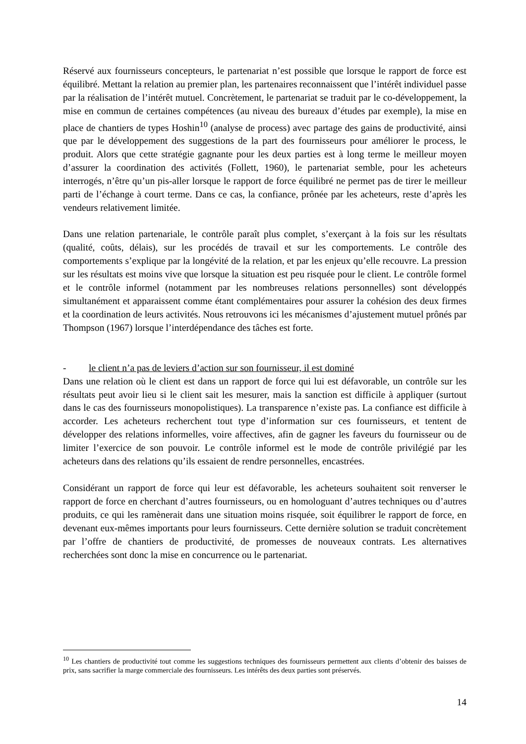Réservé aux fournisseurs concepteurs, le partenariat n’est possible que lorsque le rapport de force est équilibré. Mettant la relation au premier plan, les partenaires reconnaissent que l’intérêt individuel passe par la réalisation de l’intérêt mutuel. Concrètement, le partenariat se traduit par le co-développement, la mise en commun de certaines compétences (au niveau des bureaux d’études par exemple), la mise en place de chantiers de types Hoshin<sup>10</sup> (analyse de process) avec partage des gains de productivité, ainsi que par le développement des suggestions de la part des fournisseurs pour améliorer le process, le produit. Alors que cette stratégie gagnante pour les deux parties est à long terme le meilleur moyen d’assurer la coordination des activités (Follett, 1960), le partenariat semble, pour les acheteurs interrogés, n’être qu’un pis-aller lorsque le rapport de force équilibré ne permet pas de tirer le meilleur parti de l’échange à court terme. Dans ce cas, la confiance, prônée par les acheteurs, reste d’après les vendeurs relativement limitée.
Dans une relation partenariale, le contrôle paraît plus complet, s’exerçant à la fois sur les résultats (qualité, coûts, délais), sur les procédés de travail et sur les comportements. Le contrôle des comportements s’explique par la longévité de la relation, et par les enjeux qu’elle recouvre. La pression sur les résultats est moins vive que lorsque la situation est peu risquée pour le client. Le contrôle formel et le contrôle informel (notamment par les nombreuses relations personnelles) sont développés simultanément et apparaissent comme étant complémentaires pour assurer la cohésion des deux firmes et la coordination de leurs activités. Nous retrouvons ici les mécanismes d’ajustement mutuel prônés par Thompson (1967) lorsque l’interdépendance des tâches est forte.
- le client n’a pas de leviers d’action sur son fournisseur, il est dominé
Dans une relation où le client est dans un rapport de force qui lui est défavorable, un contrôle sur les résultats peut avoir lieu si le client sait les mesurer, mais la sanction est difficile à appliquer (surtout dans le cas des fournisseurs monopolistiques). La transparence n’existe pas. La confiance est difficile à accorder. Les acheteurs recherchent tout type d’information sur ces fournisseurs, et tentent de développer des relations informelles, voire affectives, afin de gagner les faveurs du fournisseur ou de limiter l’exercice de son pouvoir. Le contrôle informel est le mode de contrôle privilégié par les acheteurs dans des relations qu’ils essaient de rendre personnelles, encastrées.
Considérant un rapport de force qui leur est défavorable, les acheteurs souhaitent soit renverser le rapport de force en cherchant d’autres fournisseurs, ou en homologuant d’autres techniques ou d’autres produits, ce qui les ramènerait dans une situation moins risquée, soit équilibrer le rapport de force, en devenant eux-mêmes importants pour leurs fournisseurs. Cette dernière solution se traduit concrètement par l’offre de chantiers de productivité, de promesses de nouveaux contrats. Les alternatives recherchées sont donc la mise en concurrence ou le partenariat.
<sup>10</sup> Les chantiers de productivité tout comme les suggestions techniques des fournisseurs permettent aux clients d’obtenir des baisses de prix, sans sacrifier la marge commerciale des fournisseurs. Les intérêts des deux parties sont préservés.
14